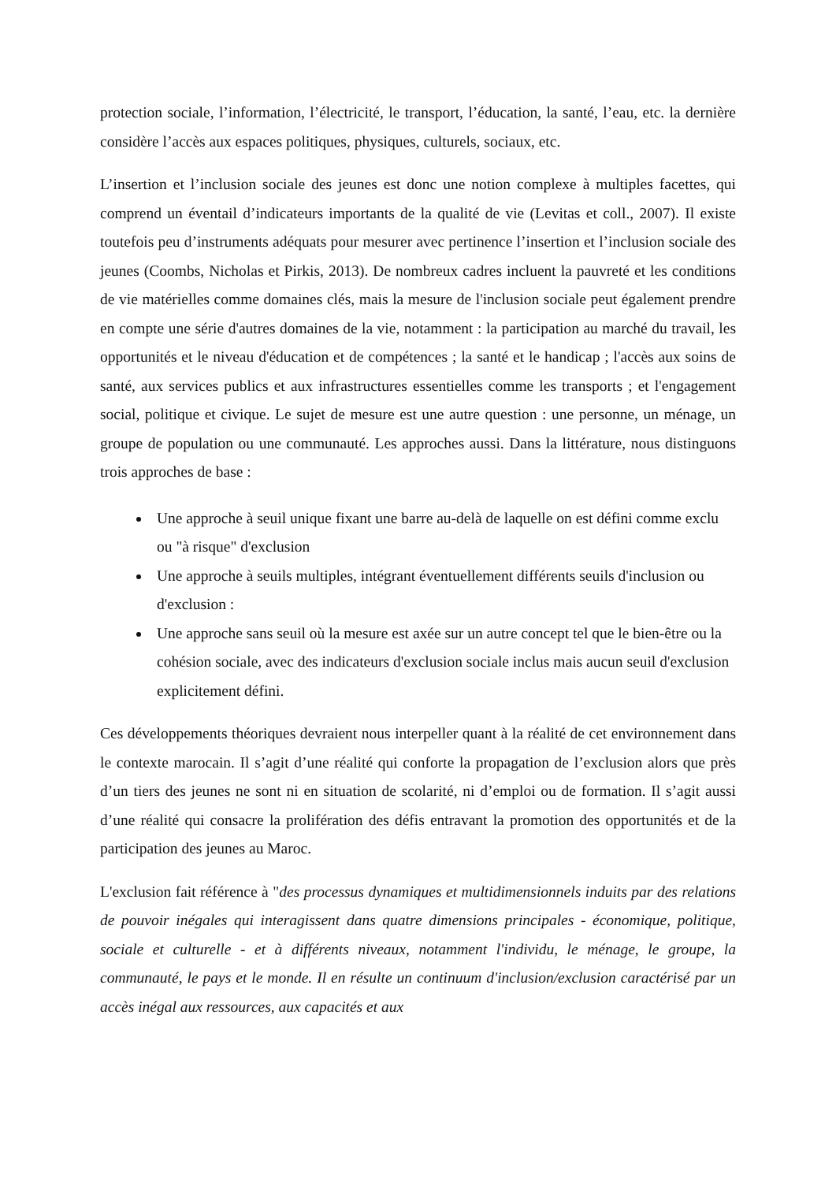protection sociale, l’information, l’électricité, le transport, l’éducation, la santé, l’eau, etc. la dernière considère l’accès aux espaces politiques, physiques, culturels, sociaux, etc.
L’insertion et l’inclusion sociale des jeunes est donc une notion complexe à multiples facettes, qui comprend un éventail d’indicateurs importants de la qualité de vie (Levitas et coll., 2007). Il existe toutefois peu d’instruments adéquats pour mesurer avec pertinence l’insertion et l’inclusion sociale des jeunes (Coombs, Nicholas et Pirkis, 2013). De nombreux cadres incluent la pauvreté et les conditions de vie matérielles comme domaines clés, mais la mesure de l'inclusion sociale peut également prendre en compte une série d'autres domaines de la vie, notamment : la participation au marché du travail, les opportunités et le niveau d'éducation et de compétences ; la santé et le handicap ; l'accès aux soins de santé, aux services publics et aux infrastructures essentielles comme les transports ; et l'engagement social, politique et civique. Le sujet de mesure est une autre question : une personne, un ménage, un groupe de population ou une communauté. Les approches aussi. Dans la littérature, nous distinguons trois approches de base :
Une approche à seuil unique fixant une barre au-delà de laquelle on est défini comme exclu ou "à risque" d'exclusion
Une approche à seuils multiples, intégrant éventuellement différents seuils d'inclusion ou d'exclusion :
Une approche sans seuil où la mesure est axée sur un autre concept tel que le bien-être ou la cohésion sociale, avec des indicateurs d'exclusion sociale inclus mais aucun seuil d'exclusion explicitement défini.
Ces développements théoriques devraient nous interpeller quant à la réalité de cet environnement dans le contexte marocain. Il s’agit d’une réalité qui conforte la propagation de l’exclusion alors que près d’un tiers des jeunes ne sont ni en situation de scolarité, ni d’emploi ou de formation. Il s’agit aussi d’une réalité qui consacre la prolifération des défis entravant la promotion des opportunités et de la participation des jeunes au Maroc.
L'exclusion fait référence à "des processus dynamiques et multidimensionnels induits par des relations de pouvoir inégales qui interagissent dans quatre dimensions principales - économique, politique, sociale et culturelle - et à différents niveaux, notamment l'individu, le ménage, le groupe, la communauté, le pays et le monde. Il en résulte un continuum d'inclusion/exclusion caractérisé par un accès inégal aux ressources, aux capacités et aux